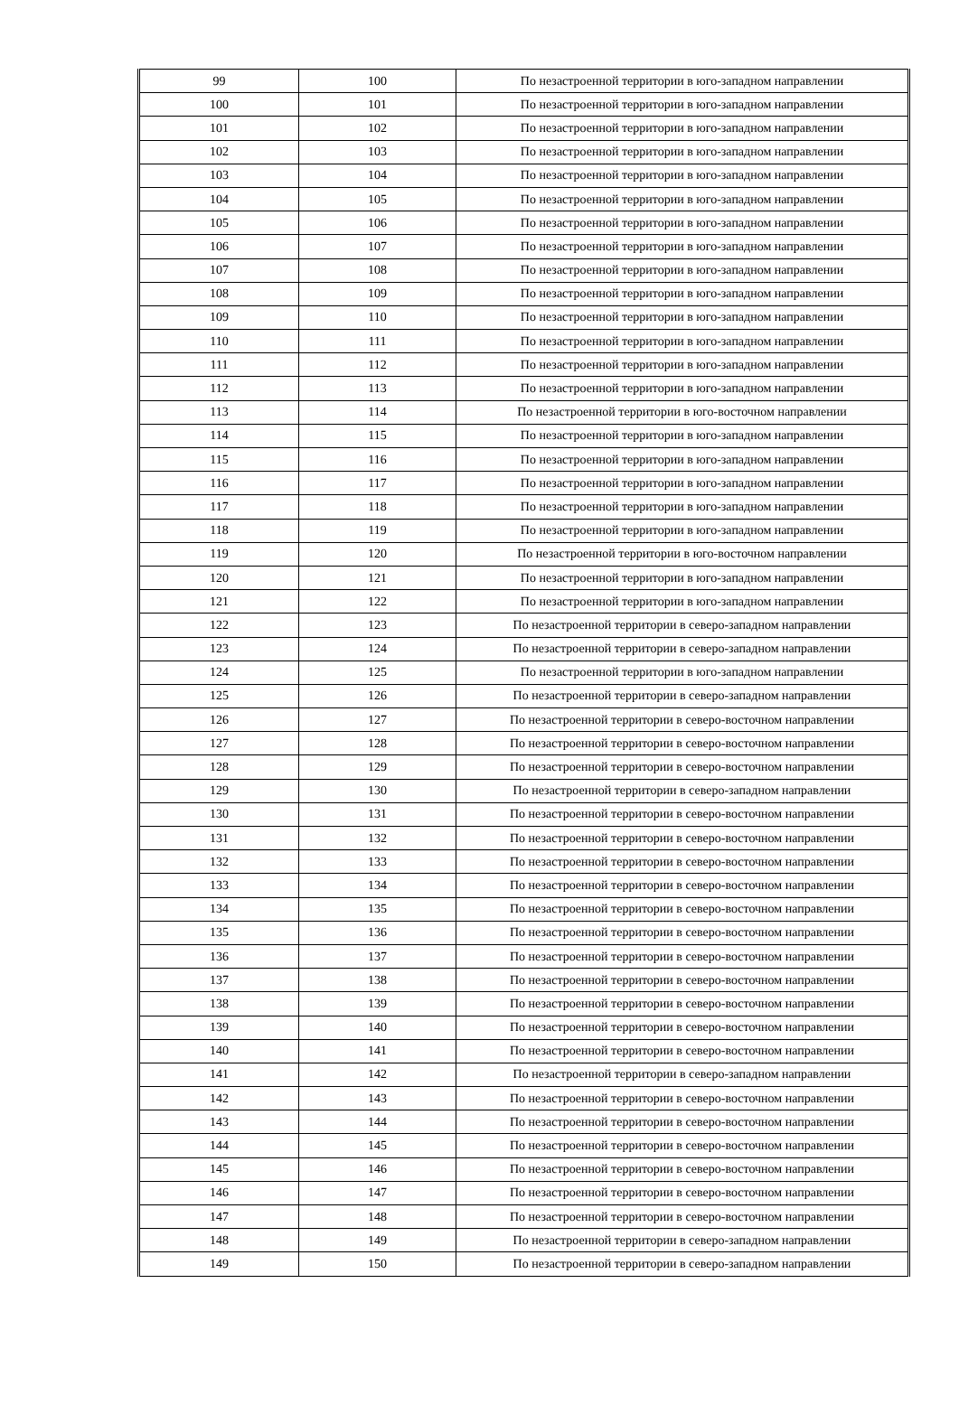| 99 | 100 | По незастроенной территории в юго-западном направлении |
| 100 | 101 | По незастроенной территории в юго-западном направлении |
| 101 | 102 | По незастроенной территории в юго-западном направлении |
| 102 | 103 | По незастроенной территории в юго-западном направлении |
| 103 | 104 | По незастроенной территории в юго-западном направлении |
| 104 | 105 | По незастроенной территории в юго-западном направлении |
| 105 | 106 | По незастроенной территории в юго-западном направлении |
| 106 | 107 | По незастроенной территории в юго-западном направлении |
| 107 | 108 | По незастроенной территории в юго-западном направлении |
| 108 | 109 | По незастроенной территории в юго-западном направлении |
| 109 | 110 | По незастроенной территории в юго-западном направлении |
| 110 | 111 | По незастроенной территории в юго-западном направлении |
| 111 | 112 | По незастроенной территории в юго-западном направлении |
| 112 | 113 | По незастроенной территории в юго-западном направлении |
| 113 | 114 | По незастроенной территории в юго-восточном направлении |
| 114 | 115 | По незастроенной территории в юго-западном направлении |
| 115 | 116 | По незастроенной территории в юго-западном направлении |
| 116 | 117 | По незастроенной территории в юго-западном направлении |
| 117 | 118 | По незастроенной территории в юго-западном направлении |
| 118 | 119 | По незастроенной территории в юго-западном направлении |
| 119 | 120 | По незастроенной территории в юго-восточном направлении |
| 120 | 121 | По незастроенной территории в юго-западном направлении |
| 121 | 122 | По незастроенной территории в юго-западном направлении |
| 122 | 123 | По незастроенной территории в северо-западном направлении |
| 123 | 124 | По незастроенной территории в северо-западном направлении |
| 124 | 125 | По незастроенной территории в юго-западном направлении |
| 125 | 126 | По незастроенной территории в северо-западном направлении |
| 126 | 127 | По незастроенной территории в северо-восточном направлении |
| 127 | 128 | По незастроенной территории в северо-восточном направлении |
| 128 | 129 | По незастроенной территории в северо-восточном направлении |
| 129 | 130 | По незастроенной территории в северо-западном направлении |
| 130 | 131 | По незастроенной территории в северо-восточном направлении |
| 131 | 132 | По незастроенной территории в северо-восточном направлении |
| 132 | 133 | По незастроенной территории в северо-восточном направлении |
| 133 | 134 | По незастроенной территории в северо-восточном направлении |
| 134 | 135 | По незастроенной территории в северо-восточном направлении |
| 135 | 136 | По незастроенной территории в северо-восточном направлении |
| 136 | 137 | По незастроенной территории в северо-восточном направлении |
| 137 | 138 | По незастроенной территории в северо-восточном направлении |
| 138 | 139 | По незастроенной территории в северо-восточном направлении |
| 139 | 140 | По незастроенной территории в северо-восточном направлении |
| 140 | 141 | По незастроенной территории в северо-восточном направлении |
| 141 | 142 | По незастроенной территории в северо-западном направлении |
| 142 | 143 | По незастроенной территории в северо-восточном направлении |
| 143 | 144 | По незастроенной территории в северо-восточном направлении |
| 144 | 145 | По незастроенной территории в северо-восточном направлении |
| 145 | 146 | По незастроенной территории в северо-восточном направлении |
| 146 | 147 | По незастроенной территории в северо-восточном направлении |
| 147 | 148 | По незастроенной территории в северо-восточном направлении |
| 148 | 149 | По незастроенной территории в северо-западном направлении |
| 149 | 150 | По незастроенной территории в северо-западном направлении |